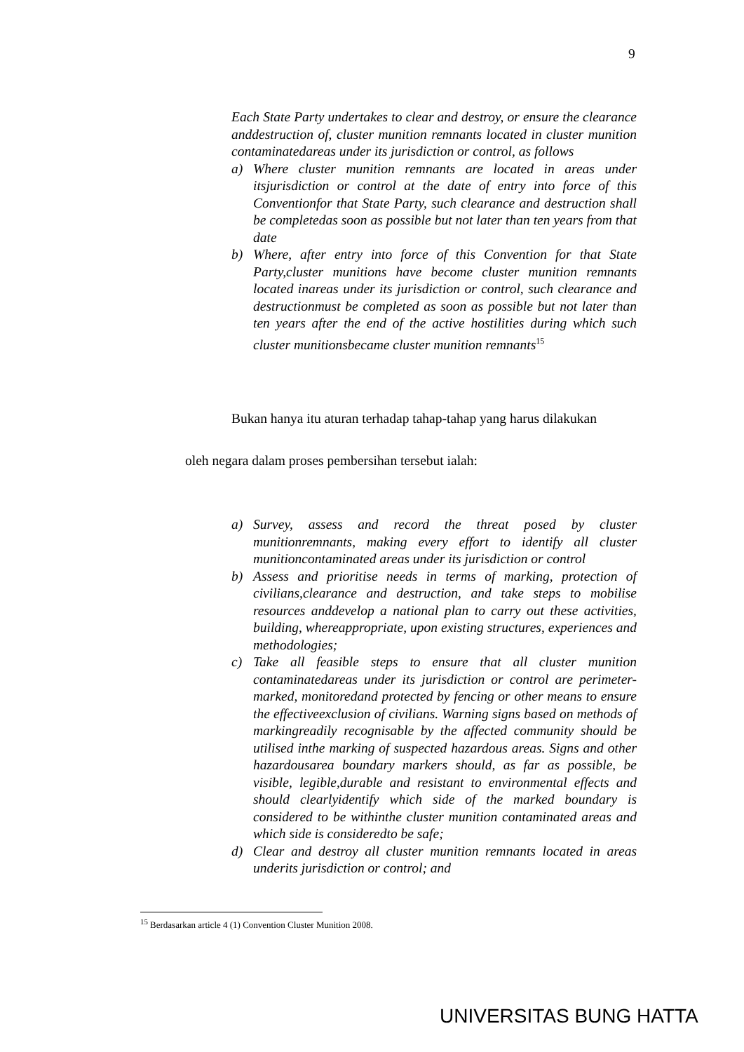9
Each State Party undertakes to clear and destroy, or ensure the clearance anddestruction of, cluster munition remnants located in cluster munition contaminatedareas under its jurisdiction or control, as follows
a) Where cluster munition remnants are located in areas under itsjurisdiction or control at the date of entry into force of this Conventionfor that State Party, such clearance and destruction shall be completedas soon as possible but not later than ten years from that date
b) Where, after entry into force of this Convention for that State Party,cluster munitions have become cluster munition remnants located inareas under its jurisdiction or control, such clearance and destructionmust be completed as soon as possible but not later than ten years after the end of the active hostilities during which such cluster munitionsbecame cluster munition remnants<sup>15</sup>
Bukan hanya itu aturan terhadap tahap-tahap yang harus dilakukan
oleh negara dalam proses pembersihan tersebut ialah:
a) Survey, assess and record the threat posed by cluster munitionremnants, making every effort to identify all cluster munitioncontaminated areas under its jurisdiction or control
b) Assess and prioritise needs in terms of marking, protection of civilians,clearance and destruction, and take steps to mobilise resources anddevelop a national plan to carry out these activities, building, whereappropriate, upon existing structures, experiences and methodologies;
c) Take all feasible steps to ensure that all cluster munition contaminatedareas under its jurisdiction or control are perimeter-marked, monitoredand protected by fencing or other means to ensure the effectiveexclusion of civilians. Warning signs based on methods of markingreadily recognisable by the affected community should be utilised inthe marking of suspected hazardous areas. Signs and other hazardousarea boundary markers should, as far as possible, be visible, legible,durable and resistant to environmental effects and should clearlyidentify which side of the marked boundary is considered to be withinthe cluster munition contaminated areas and which side is consideredto be safe;
d) Clear and destroy all cluster munition remnants located in areas underits jurisdiction or control; and
<sup>15</sup> Berdasarkan article 4 (1) Convention Cluster Munition 2008.
UNIVERSITAS BUNG HATTA